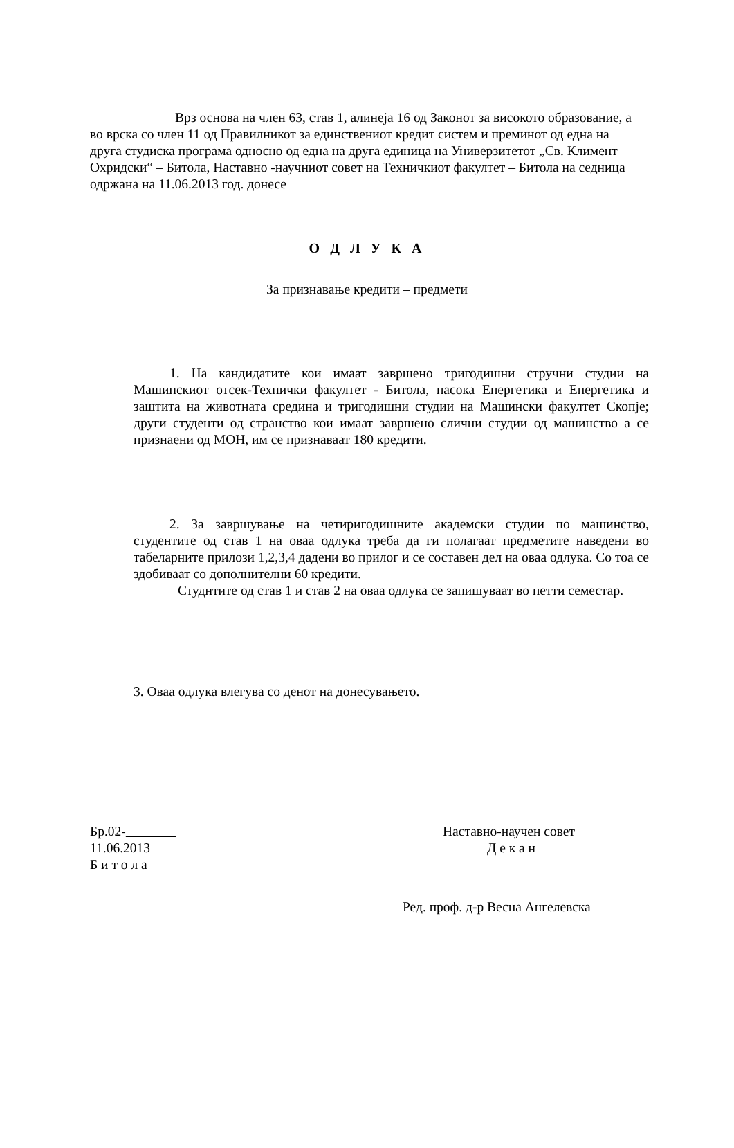Врз основа на член 63, став 1, алинеја 16 од Законот за високото образование, а во врска со член 11 од Правилникот за единствениот кредит систем и преминот од една на друга студиска програма односно од една на друга единица на Универзитетот „Св. Климент Охридски“ – Битола, Наставно -научниот совет на Техничкиот факултет – Битола на седница одржана на 11.06.2013 год. донесе
О Д Л У К А
За признавање кредити – предмети
1. На кандидатите кои имаат завршено тригодишни стручни студии на Машинскиот отсек-Технички факултет - Битола, насока Енергетика и Енергетика и заштита на животната средина и тригодишни студии на Машински факултет Скопје; други студенти од странство кои имаат завршено слични студии од машинство а се признаени од МОН, им се признаваат 180 кредити.
2. За завршување на четиригодишните академски студии по машинство, студентите од став 1 на оваа одлука треба да ги полагаат предметите наведени во табеларните прилози 1,2,3,4 дадени во прилог и се составен дел на оваа одлука. Со тоа се здобиваат со дополнителни 60 кредити.
Студнтите од став 1 и став 2 на оваа одлука се запишуваат во петти семестар.
3. Оваа одлука влегува со денот на донесувањето.
Бр.02-
11.06.2013
Б и т о л а
Наставно-научен совет
Д е к а н
Ред. проф. д-р Весна Ангелевска